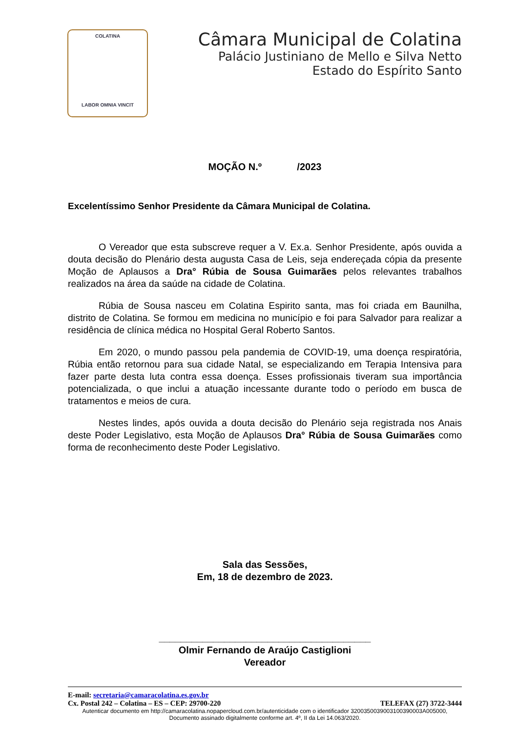COLATINA
LABOR OMNIA VINCIT
Câmara Municipal de Colatina
Palácio Justiniano de Mello e Silva Netto
Estado do Espírito Santo
MOÇÃO N.º /2023
Excelentíssimo Senhor Presidente da Câmara Municipal de Colatina.
O Vereador que esta subscreve requer a V. Ex.a. Senhor Presidente, após ouvida a douta decisão do Plenário desta augusta Casa de Leis, seja endereçada cópia da presente Moção de Aplausos a Dra° Rúbia de Sousa Guimarães pelos relevantes trabalhos realizados na área da saúde na cidade de Colatina.
Rúbia de Sousa nasceu em Colatina Espirito santa, mas foi criada em Baunilha, distrito de Colatina. Se formou em medicina no município e foi para Salvador para realizar a residência de clínica médica no Hospital Geral Roberto Santos.
Em 2020, o mundo passou pela pandemia de COVID-19, uma doença respiratória, Rúbia então retornou para sua cidade Natal, se especializando em Terapia Intensiva para fazer parte desta luta contra essa doença. Esses profissionais tiveram sua importância potencializada, o que inclui a atuação incessante durante todo o período em busca de tratamentos e meios de cura.
Nestes lindes, após ouvida a douta decisão do Plenário seja registrada nos Anais deste Poder Legislativo, esta Moção de Aplausos Dra° Rúbia de Sousa Guimarães como forma de reconhecimento deste Poder Legislativo.
Sala das Sessões,
Em, 18 de dezembro de 2023.
_______________________________________
Olmir Fernando de Araújo Castiglioni
Vereador
E-mail: secretaria@camaracolatina.es.gov.br
Cx. Postal 242 – Colatina – ES – CEP: 29700-220 TELEFAX (27) 3722-3444
Autenticar documento em http://camaracolatina.nopapercloud.com.br/autenticidade com o identificador 3200350039003100390003A005000, Documento assinado digitalmente conforme art. 4º, II da Lei 14.063/2020.